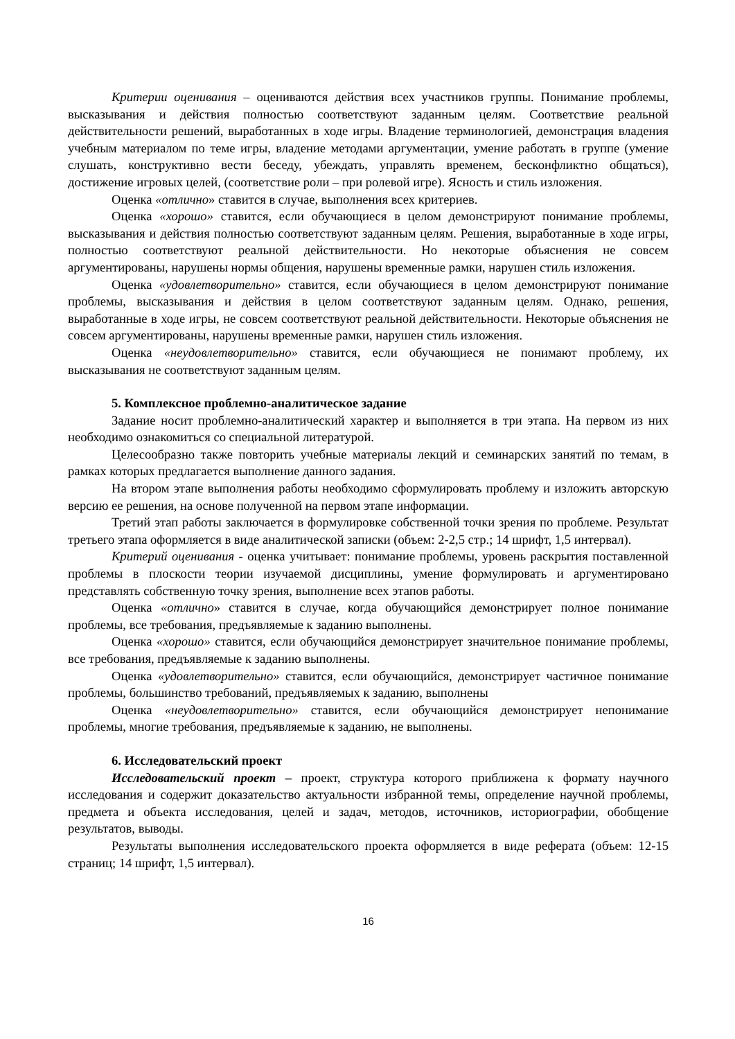Критерии оценивания – оцениваются действия всех участников группы. Понимание проблемы, высказывания и действия полностью соответствуют заданным целям. Соответствие реальной действительности решений, выработанных в ходе игры. Владение терминологией, демонстрация владения учебным материалом по теме игры, владение методами аргументации, умение работать в группе (умение слушать, конструктивно вести беседу, убеждать, управлять временем, бесконфликтно общаться), достижение игровых целей, (соответствие роли – при ролевой игре). Ясность и стиль изложения.
Оценка «отлично» ставится в случае, выполнения всех критериев.
Оценка «хорошо» ставится, если обучающиеся в целом демонстрируют понимание проблемы, высказывания и действия полностью соответствуют заданным целям. Решения, выработанные в ходе игры, полностью соответствуют реальной действительности. Но некоторые объяснения не совсем аргументированы, нарушены нормы общения, нарушены временные рамки, нарушен стиль изложения.
Оценка «удовлетворительно» ставится, если обучающиеся в целом демонстрируют понимание проблемы, высказывания и действия в целом соответствуют заданным целям. Однако, решения, выработанные в ходе игры, не совсем соответствуют реальной действительности. Некоторые объяснения не совсем аргументированы, нарушены временные рамки, нарушен стиль изложения.
Оценка «неудовлетворительно» ставится, если обучающиеся не понимают проблему, их высказывания не соответствуют заданным целям.
5. Комплексное проблемно-аналитическое задание
Задание носит проблемно-аналитический характер и выполняется в три этапа. На первом из них необходимо ознакомиться со специальной литературой.
Целесообразно также повторить учебные материалы лекций и семинарских занятий по темам, в рамках которых предлагается выполнение данного задания.
На втором этапе выполнения работы необходимо сформулировать проблему и изложить авторскую версию ее решения, на основе полученной на первом этапе информации.
Третий этап работы заключается в формулировке собственной точки зрения по проблеме. Результат третьего этапа оформляется в виде аналитической записки (объем: 2-2,5 стр.; 14 шрифт, 1,5 интервал).
Критерий оценивания - оценка учитывает: понимание проблемы, уровень раскрытия поставленной проблемы в плоскости теории изучаемой дисциплины, умение формулировать и аргументировано представлять собственную точку зрения, выполнение всех этапов работы.
Оценка «отлично» ставится в случае, когда обучающийся демонстрирует полное понимание проблемы, все требования, предъявляемые к заданию выполнены.
Оценка «хорошо» ставится, если обучающийся демонстрирует значительное понимание проблемы, все требования, предъявляемые к заданию выполнены.
Оценка «удовлетворительно» ставится, если обучающийся, демонстрирует частичное понимание проблемы, большинство требований, предъявляемых к заданию, выполнены
Оценка «неудовлетворительно» ставится, если обучающийся демонстрирует непонимание проблемы, многие требования, предъявляемые к заданию, не выполнены.
6. Исследовательский проект
Исследовательский проект – проект, структура которого приближена к формату научного исследования и содержит доказательство актуальности избранной темы, определение научной проблемы, предмета и объекта исследования, целей и задач, методов, источников, историографии, обобщение результатов, выводы.
Результаты выполнения исследовательского проекта оформляется в виде реферата (объем: 12-15 страниц; 14 шрифт, 1,5 интервал).
16